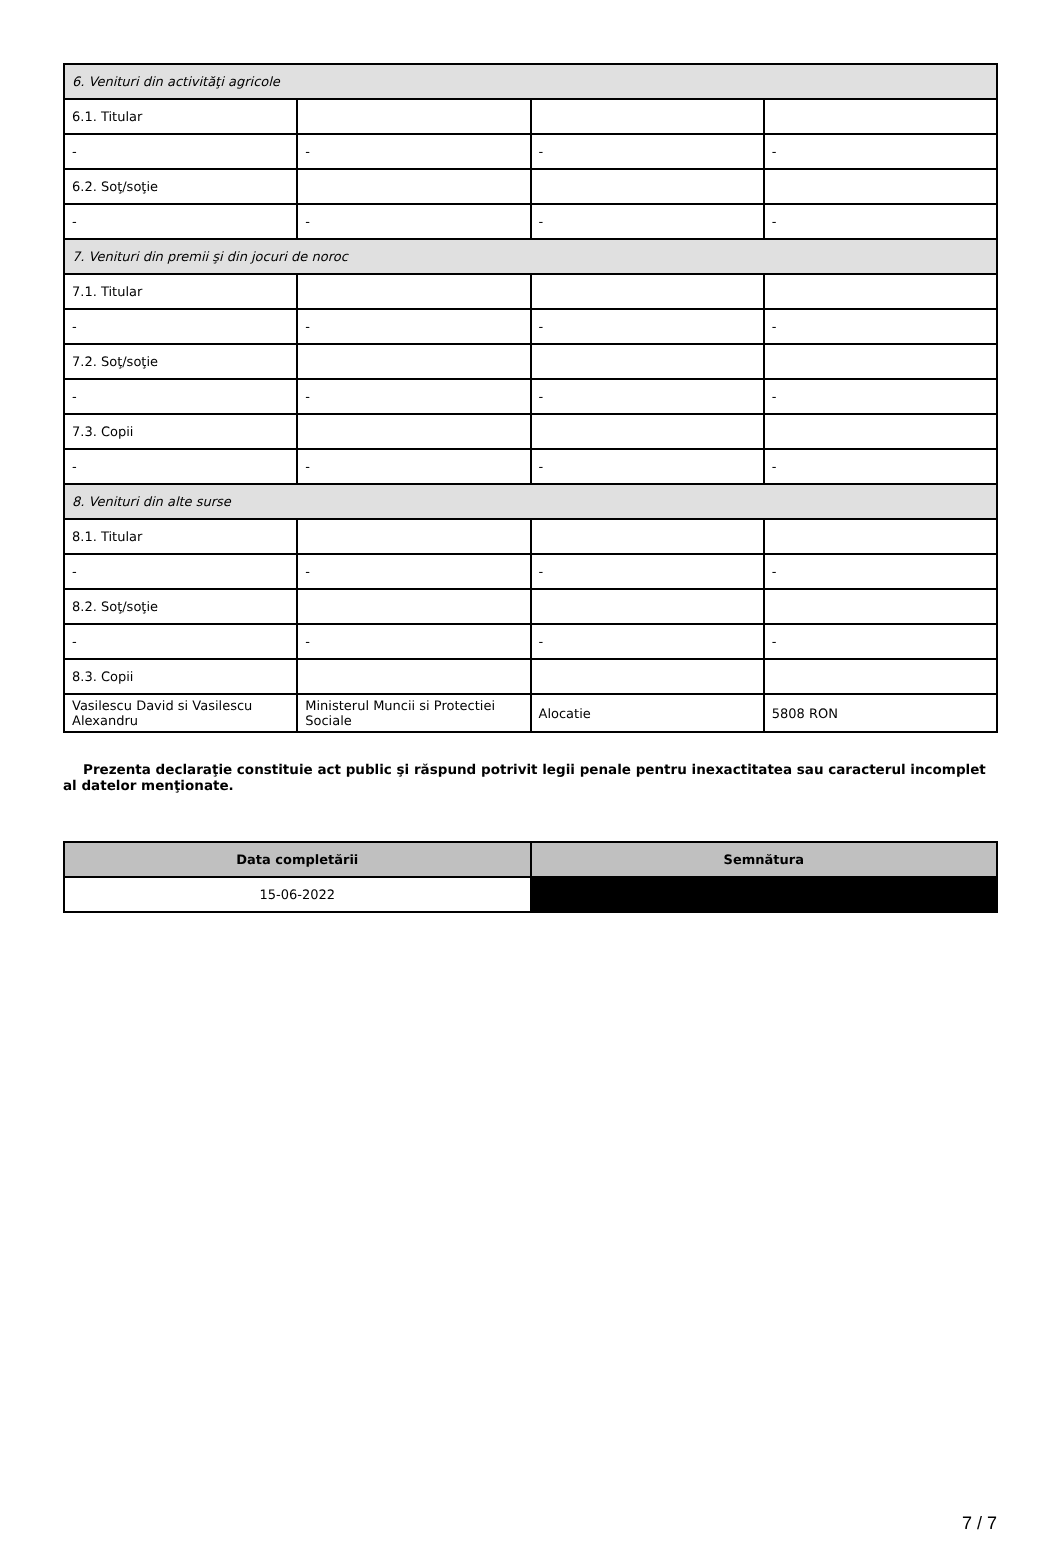| 6. Venituri din activităţi agricole | | | |
| 6.1. Titular | | | |
| - | - | - | - |
| 6.2. Soţ/soţie | | | |
| - | - | - | - |
| 7. Venituri din premii şi din jocuri de noroc | | | |
| 7.1. Titular | | | |
| - | - | - | - |
| 7.2. Soţ/soţie | | | |
| - | - | - | - |
| 7.3. Copii | | | |
| - | - | - | - |
| 8. Venituri din alte surse | | | |
| 8.1. Titular | | | |
| - | - | - | - |
| 8.2. Soţ/soţie | | | |
| - | - | - | - |
| 8.3. Copii | | | |
| Vasilescu David si Vasilescu Alexandru | Ministerul Muncii si Protectiei Sociale | Alocatie | 5808 RON |
Prezenta declaraţie constituie act public şi răspund potrivit legii penale pentru inexactitatea sau caracterul incomplet al datelor menţionate.
| Data completării | Semnătura |
| --- | --- |
| 15-06-2022 | |
7 / 7